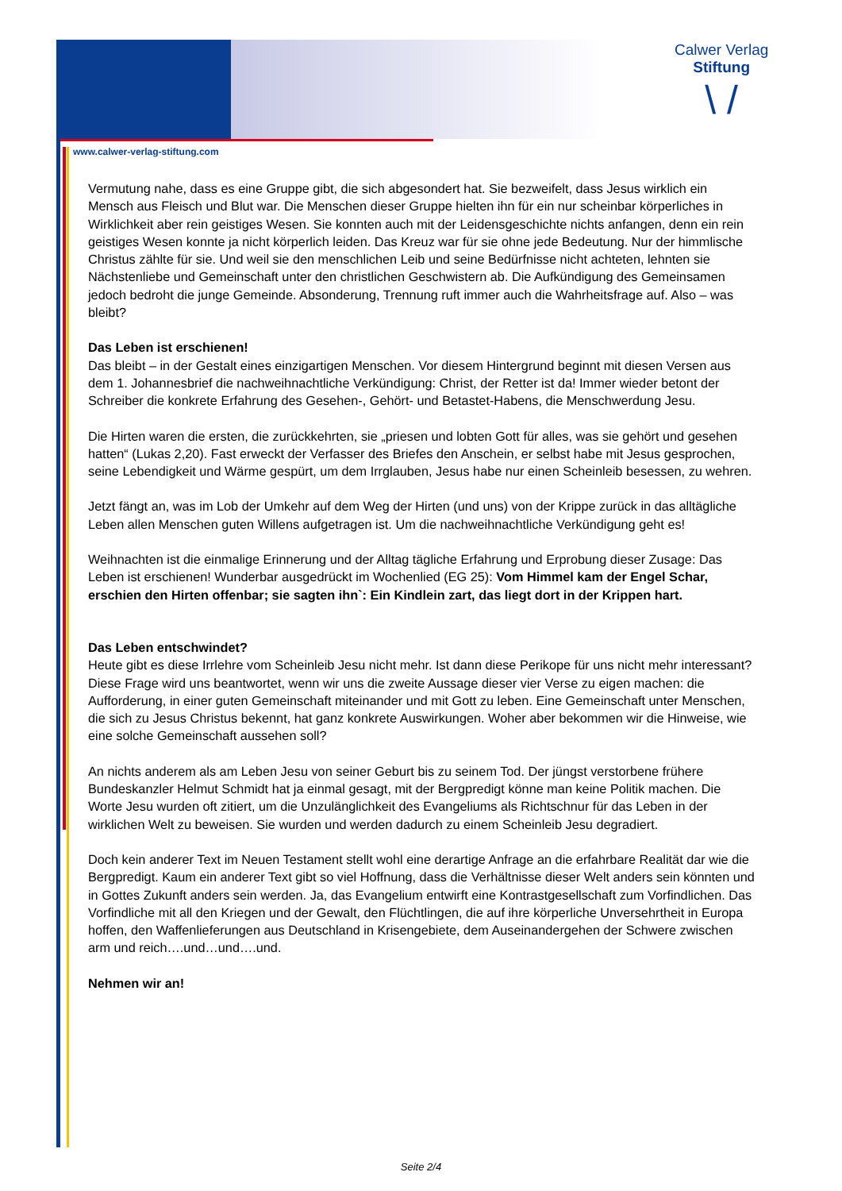Calwer Verlag
Stiftung
\ /
www.calwer-verlag-stiftung.com
Vermutung nahe, dass es eine Gruppe gibt, die sich abgesondert hat. Sie bezweifelt, dass Jesus wirklich ein Mensch aus Fleisch und Blut war. Die Menschen dieser Gruppe hielten ihn für ein nur scheinbar körperliches in Wirklichkeit aber rein geistiges Wesen. Sie konnten auch mit der Leidensgeschichte nichts anfangen, denn ein rein geistiges Wesen konnte ja nicht körperlich leiden. Das Kreuz war für sie ohne jede Bedeutung. Nur der himmlische Christus zählte für sie. Und weil sie den menschlichen Leib und seine Bedürfnisse nicht achteten, lehnten sie Nächstenliebe und Gemeinschaft unter den christlichen Geschwistern ab. Die Aufkündigung des Gemeinsamen jedoch bedroht die junge Gemeinde. Absonderung, Trennung ruft immer auch die Wahrheitsfrage auf. Also – was bleibt?
Das Leben ist erschienen!
Das bleibt – in der Gestalt eines einzigartigen Menschen. Vor diesem Hintergrund beginnt mit diesen Versen aus dem 1. Johannesbrief die nachweihnachtliche Verkündigung: Christ, der Retter ist da! Immer wieder betont der Schreiber die konkrete Erfahrung des Gesehen-, Gehört- und Betastet-Habens, die Menschwerdung Jesu.
Die Hirten waren die ersten, die zurückkehrten, sie „priesen und lobten Gott für alles, was sie gehört und gesehen hatten“ (Lukas 2,20). Fast erweckt der Verfasser des Briefes den Anschein, er selbst habe mit Jesus gesprochen, seine Lebendigkeit und Wärme gespürt, um dem Irrglauben, Jesus habe nur einen Scheinleib besessen, zu wehren.
Jetzt fängt an, was im Lob der Umkehr auf dem Weg der Hirten (und uns) von der Krippe zurück in das alltägliche Leben allen Menschen guten Willens aufgetragen ist. Um die nachweihnachtliche Verkündigung geht es!
Weihnachten ist die einmalige Erinnerung und der Alltag tägliche Erfahrung und Erprobung dieser Zusage: Das Leben ist erschienen! Wunderbar ausgedrückt im Wochenlied (EG 25): Vom Himmel kam der Engel Schar, erschien den Hirten offenbar; sie sagten ihn`: Ein Kindlein zart, das liegt dort in der Krippen hart.
Das Leben entschwindet?
Heute gibt es diese Irrlehre vom Scheinleib Jesu nicht mehr. Ist dann diese Perikope für uns nicht mehr interessant? Diese Frage wird uns beantwortet, wenn wir uns die zweite Aussage dieser vier Verse zu eigen machen: die Aufforderung, in einer guten Gemeinschaft miteinander und mit Gott zu leben. Eine Gemeinschaft unter Menschen, die sich zu Jesus Christus bekennt, hat ganz konkrete Auswirkungen. Woher aber bekommen wir die Hinweise, wie eine solche Gemeinschaft aussehen soll?
An nichts anderem als am Leben Jesu von seiner Geburt bis zu seinem Tod. Der jüngst verstorbene frühere Bundeskanzler Helmut Schmidt hat ja einmal gesagt, mit der Bergpredigt könne man keine Politik machen. Die Worte Jesu wurden oft zitiert, um die Unzulänglichkeit des Evangeliums als Richtschnur für das Leben in der wirklichen Welt zu beweisen. Sie wurden und werden dadurch zu einem Scheinleib Jesu degradiert.
Doch kein anderer Text im Neuen Testament stellt wohl eine derartige Anfrage an die erfahrbare Realität dar wie die Bergpredigt. Kaum ein anderer Text gibt so viel Hoffnung, dass die Verhältnisse dieser Welt anders sein könnten und in Gottes Zukunft anders sein werden. Ja, das Evangelium entwirft eine Kontrastgesellschaft zum Vorfindlichen. Das Vorfindliche mit all den Kriegen und der Gewalt, den Flüchtlingen, die auf ihre körperliche Unversehrtheit in Europa hoffen, den Waffenlieferungen aus Deutschland in Krisengebiete, dem Auseinandergehen der Schwere zwischen arm und reich….und…und….und.
Nehmen wir an!
Seite 2/4